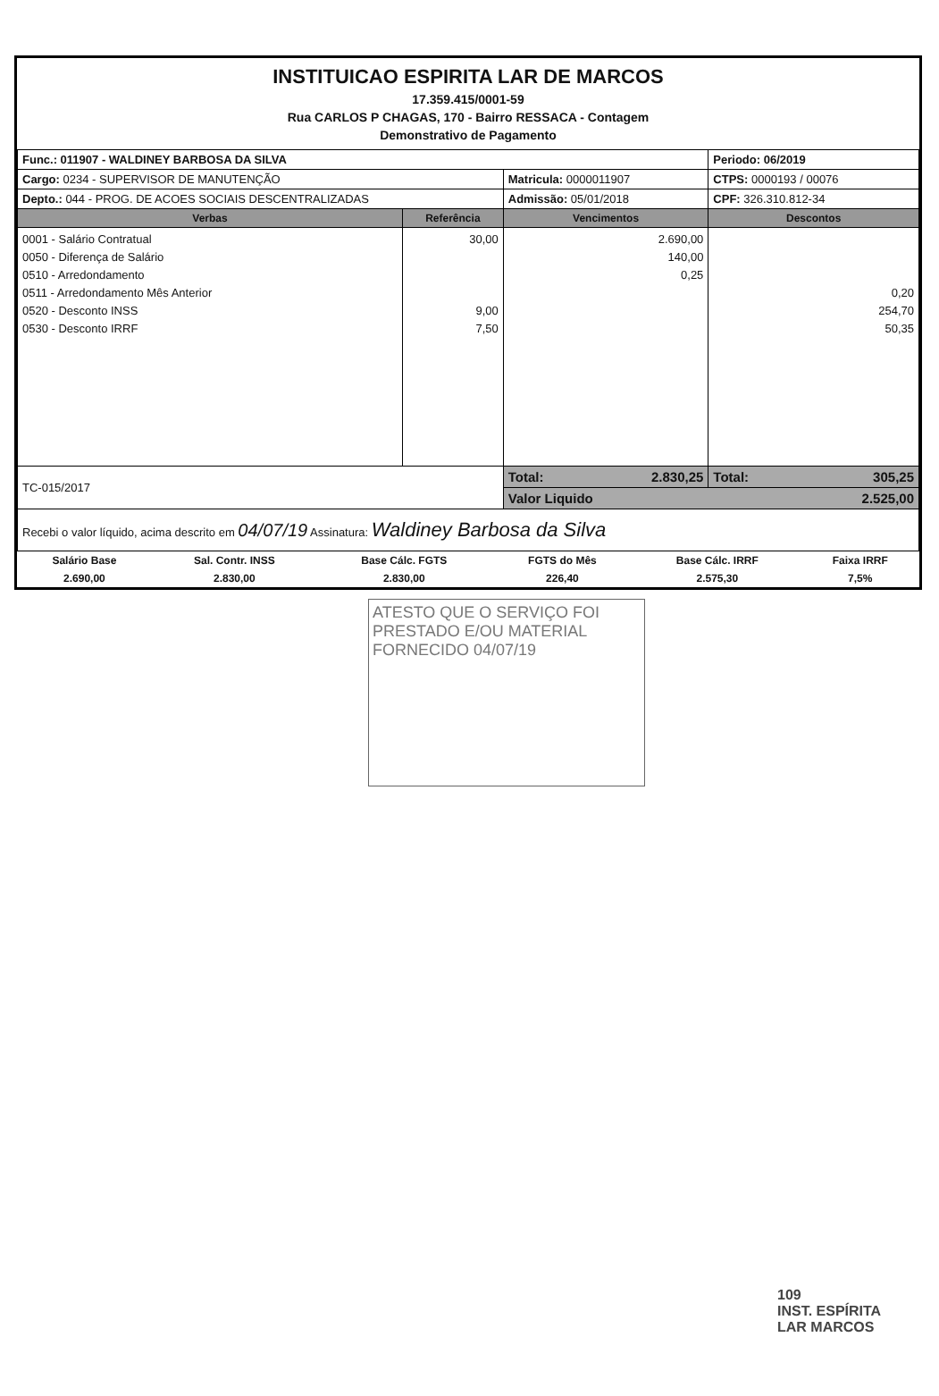INSTITUICAO ESPIRITA LAR DE MARCOS
17.359.415/0001-59
Rua CARLOS P CHAGAS, 170 - Bairro RESSACA - Contagem
Demonstrativo de Pagamento
| Func.: 011907 - WALDINEY BARBOSA DA SILVA | | | Periodo: 06/2019 |
| Cargo: 0234 - SUPERVISOR DE MANUTENÇÃO | | Matricula: 0000011907 | CTPS: 0000193 / 00076 |
| Depto.: 044 - PROG. DE ACOES SOCIAIS DESCENTRALIZADAS | | Admissão: 05/01/2018 | CPF: 326.310.812-34 |
| Verbas | Referência | Vencimentos | Descontos |
| 0001 - Salário Contratual 0050 - Diferença de Salário 0510 - Arredondamento 0511 - Arredondamento Mês Anterior 0520 - Desconto INSS 0530 - Desconto IRRF | 30,00 9,00 7,50 | 2.690,00 140,00 0,25 | 0,20 254,70 50,35 |
| TC-015/2017 | | Total: 2.830,25 | Total: 305,25 |
| | | Valor Liquido 2.525,00 | |
| Recebi o valor líquido, acima descrito em 04/07/19 Assinatura: Waldiney Barbosa da Silva | | | |
| Salário Base | Sal. Contr. INSS | Base Cálc. FGTS | FGTS do Mês | Base Cálc. IRRF | Faixa IRRF |
| 2.690,00 | 2.830,00 | 2.830,00 | 226,40 | 2.575,30 | 7,5% |
ATESTO QUE O SERVIÇO FOI PRESTADO E/OU MATERIAL FORNECIDO 04/07/19
109
INST. ESPÍRITA
LAR MARCOS